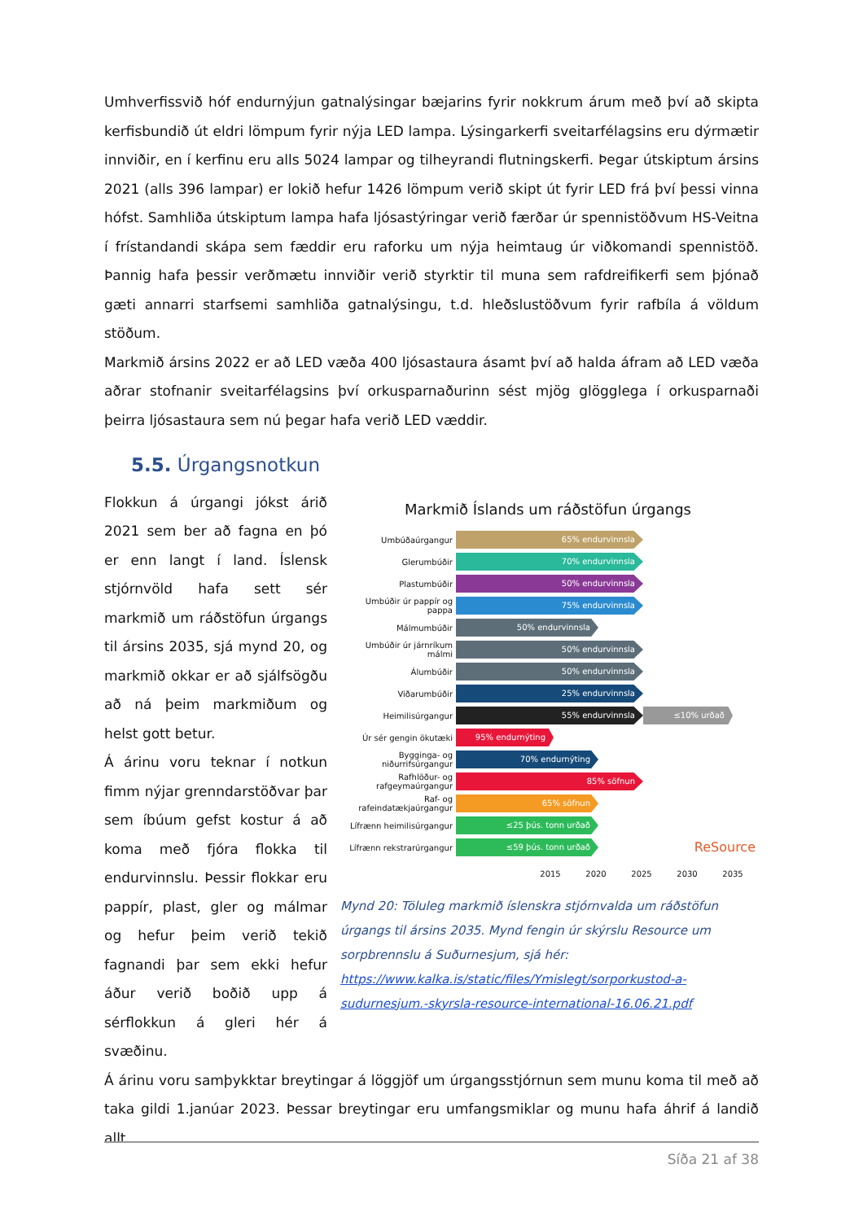Umhverfissvið hóf endurnýjun gatnalýsingar bæjarins fyrir nokkrum árum með því að skipta kerfisbundið út eldri lömpum fyrir nýja LED lampa. Lýsingarkerfi sveitarfélagsins eru dýrmætir innviðir, en í kerfinu eru alls 5024 lampar og tilheyrandi flutningskerfi. Þegar útskiptum ársins 2021 (alls 396 lampar) er lokið hefur 1426 lömpum verið skipt út fyrir LED frá því þessi vinna hófst. Samhliða útskiptum lampa hafa ljósastýringar verið færðar úr spennistöðvum HS-Veitna í frístandandi skápa sem fæddir eru raforku um nýja heimtaug úr viðkomandi spennistöð. Þannig hafa þessir verðmætu innviðir verið styrktir til muna sem rafdreifikerfi sem þjónað gæti annarri starfsemi samhliða gatnalýsingu, t.d. hleðslustöðvum fyrir rafbíla á völdum stöðum.
Markmið ársins 2022 er að LED væða 400 ljósastaura ásamt því að halda áfram að LED væða aðrar stofnanir sveitarfélagsins því orkusparnaðurinn sést mjög glögglega í orkusparnaði þeirra ljósastaura sem nú þegar hafa verið LED væddir.
5.5. Úrgangsnotkun
Flokkun á úrgangi jókst árið 2021 sem ber að fagna en þó er enn langt í land. Íslensk stjórnvöld hafa sett sér markmið um ráðstöfun úrgangs til ársins 2035, sjá mynd 20, og markmið okkar er að sjálfsögðu að ná þeim markmiðum og helst gott betur.
Á árinu voru teknar í notkun fimm nýjar grenndarstöðvar þar sem íbúum gefst kostur á að koma með fjóra flokka til endurvinnslu. Þessir flokkar eru pappír, plast, gler og málmar og hefur þeim verið tekið fagnandi þar sem ekki hefur áður verið boðið upp á sérflokkun á gleri hér á svæðinu.
Markmið Íslands um ráðstöfun úrgangs
Umbúðaúrgangur
65% endurvinnsla
Glerumbúðir
70% endurvinnsla
Plastumbúðir
50% endurvinnsla
Umbúðir úr pappír og pappa
75% endurvinnsla
Málmumbúðir
50% endurvinnsla
Umbúðir úr járnríkum málmi
50% endurvinnsla
Álumbúðir
50% endurvinnsla
Viðarumbúðir
25% endurvinnsla
Heimilisúrgangur
55% endurvinnsla ≤10% urðað
Úr sér gengin ökutæki
95% endurnýting
Bygginga- og niðurrifsúrgangur
70% endurnýting
Rafhlöður- og rafgeymaúrgangur
85% söfnun
Raf- og rafeindatækjaúrgangur
65% söfnun
Lífrænn heimilisúrgangur
≤25 þús. tonn urðað
Lífrænn rekstrarúrgangur
≤59 þús. tonn urðað
ReSource
2015 2020 2025 2030 2035
Mynd 20: Töluleg markmið íslenskra stjórnvalda um ráðstöfun úrgangs til ársins 2035. Mynd fengin úr skýrslu Resource um sorpbrennslu á Suðurnesjum, sjá hér: https://www.kalka.is/static/files/Ymislegt/sorporkustod-a-sudurnesjum.-skyrsla-resource-international-16.06.21.pdf
Á árinu voru samþykktar breytingar á löggjöf um úrgangsstjórnun sem munu koma til með að taka gildi 1.janúar 2023. Þessar breytingar eru umfangsmiklar og munu hafa áhrif á landið allt.
Síða 21 af 38